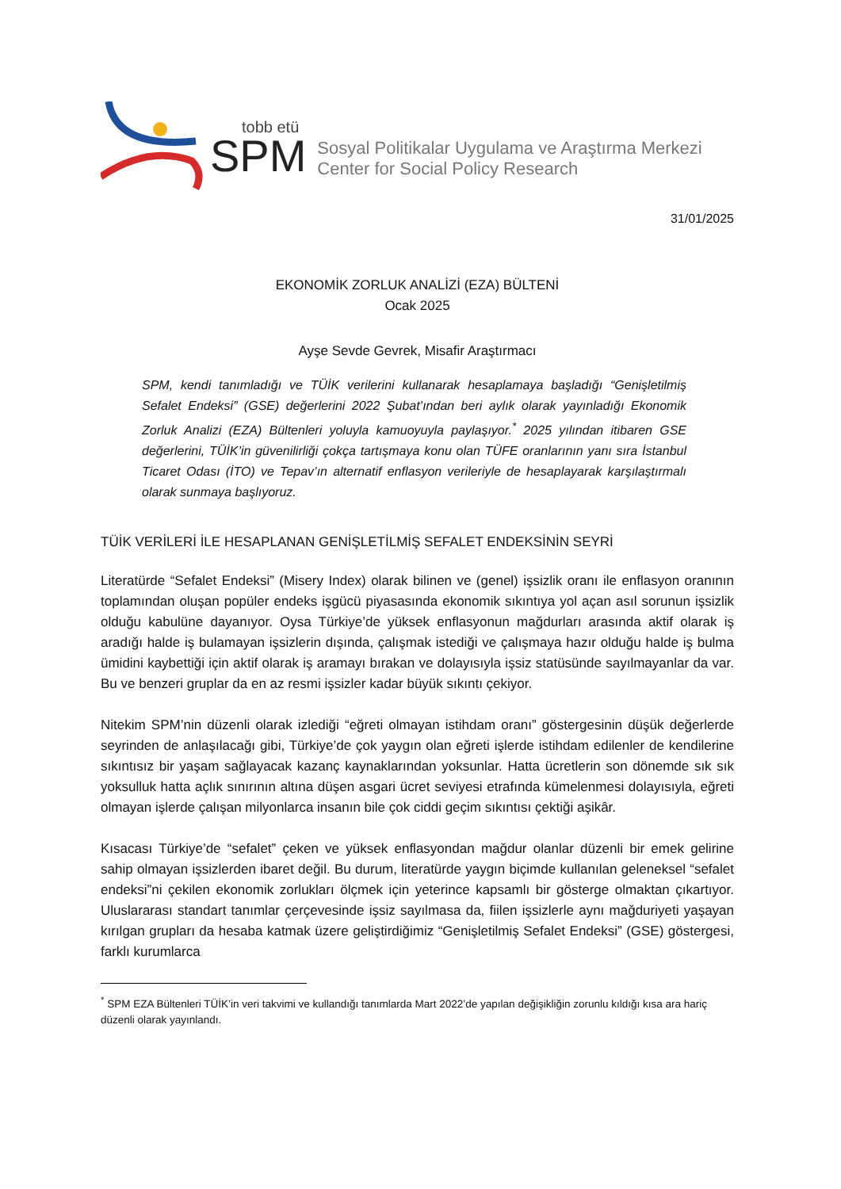tobb etü
SPM
Sosyal Politikalar Uygulama ve Araştırma Merkezi
Center for Social Policy Research
31/01/2025
EKONOMİK ZORLUK ANALİZİ (EZA) BÜLTENİ
Ocak 2025
Ayşe Sevde Gevrek, Misafir Araştırmacı
SPM, kendi tanımladığı ve TÜİK verilerini kullanarak hesaplamaya başladığı “Genişletilmiş Sefalet Endeksi” (GSE) değerlerini 2022 Şubat’ından beri aylık olarak yayınladığı Ekonomik Zorluk Analizi (EZA) Bültenleri yoluyla kamuoyuyla paylaşıyor.<sup>*</sup> 2025 yılından itibaren GSE değerlerini, TÜİK’in güvenilirliği çokça tartışmaya konu olan TÜFE oranlarının yanı sıra İstanbul Ticaret Odası (İTO) ve Tepav’ın alternatif enflasyon verileriyle de hesaplayarak karşılaştırmalı olarak sunmaya başlıyoruz.
TÜİK VERİLERİ İLE HESAPLANAN GENİŞLETİLMİŞ SEFALET ENDEKSİNİN SEYRİ
Literatürde “Sefalet Endeksi” (Misery Index) olarak bilinen ve (genel) işsizlik oranı ile enflasyon oranının toplamından oluşan popüler endeks işgücü piyasasında ekonomik sıkıntıya yol açan asıl sorunun işsizlik olduğu kabulüne dayanıyor. Oysa Türkiye’de yüksek enflasyonun mağdurları arasında aktif olarak iş aradığı halde iş bulamayan işsizlerin dışında, çalışmak istediği ve çalışmaya hazır olduğu halde iş bulma ümidini kaybettiği için aktif olarak iş aramayı bırakan ve dolayısıyla işsiz statüsünde sayılmayanlar da var. Bu ve benzeri gruplar da en az resmi işsizler kadar büyük sıkıntı çekiyor.
Nitekim SPM’nin düzenli olarak izlediği “eğreti olmayan istihdam oranı” göstergesinin düşük değerlerde seyrinden de anlaşılacağı gibi, Türkiye’de çok yaygın olan eğreti işlerde istihdam edilenler de kendilerine sıkıntısız bir yaşam sağlayacak kazanç kaynaklarından yoksunlar. Hatta ücretlerin son dönemde sık sık yoksulluk hatta açlık sınırının altına düşen asgari ücret seviyesi etrafında kümelenmesi dolayısıyla, eğreti olmayan işlerde çalışan milyonlarca insanın bile çok ciddi geçim sıkıntısı çektiği aşikâr.
Kısacası Türkiye’de “sefalet” çeken ve yüksek enflasyondan mağdur olanlar düzenli bir emek gelirine sahip olmayan işsizlerden ibaret değil. Bu durum, literatürde yaygın biçimde kullanılan geleneksel “sefalet endeksi”ni çekilen ekonomik zorlukları ölçmek için yeterince kapsamlı bir gösterge olmaktan çıkartıyor. Uluslararası standart tanımlar çerçevesinde işsiz sayılmasa da, fiilen işsizlerle aynı mağduriyeti yaşayan kırılgan grupları da hesaba katmak üzere geliştirdiğimiz “Genişletilmiş Sefalet Endeksi” (GSE) göstergesi, farklı kurumlarca
<sup>*</sup> SPM EZA Bültenleri TÜİK’in veri takvimi ve kullandığı tanımlarda Mart 2022’de yapılan değişikliğin zorunlu kıldığı kısa ara hariç düzenli olarak yayınlandı.